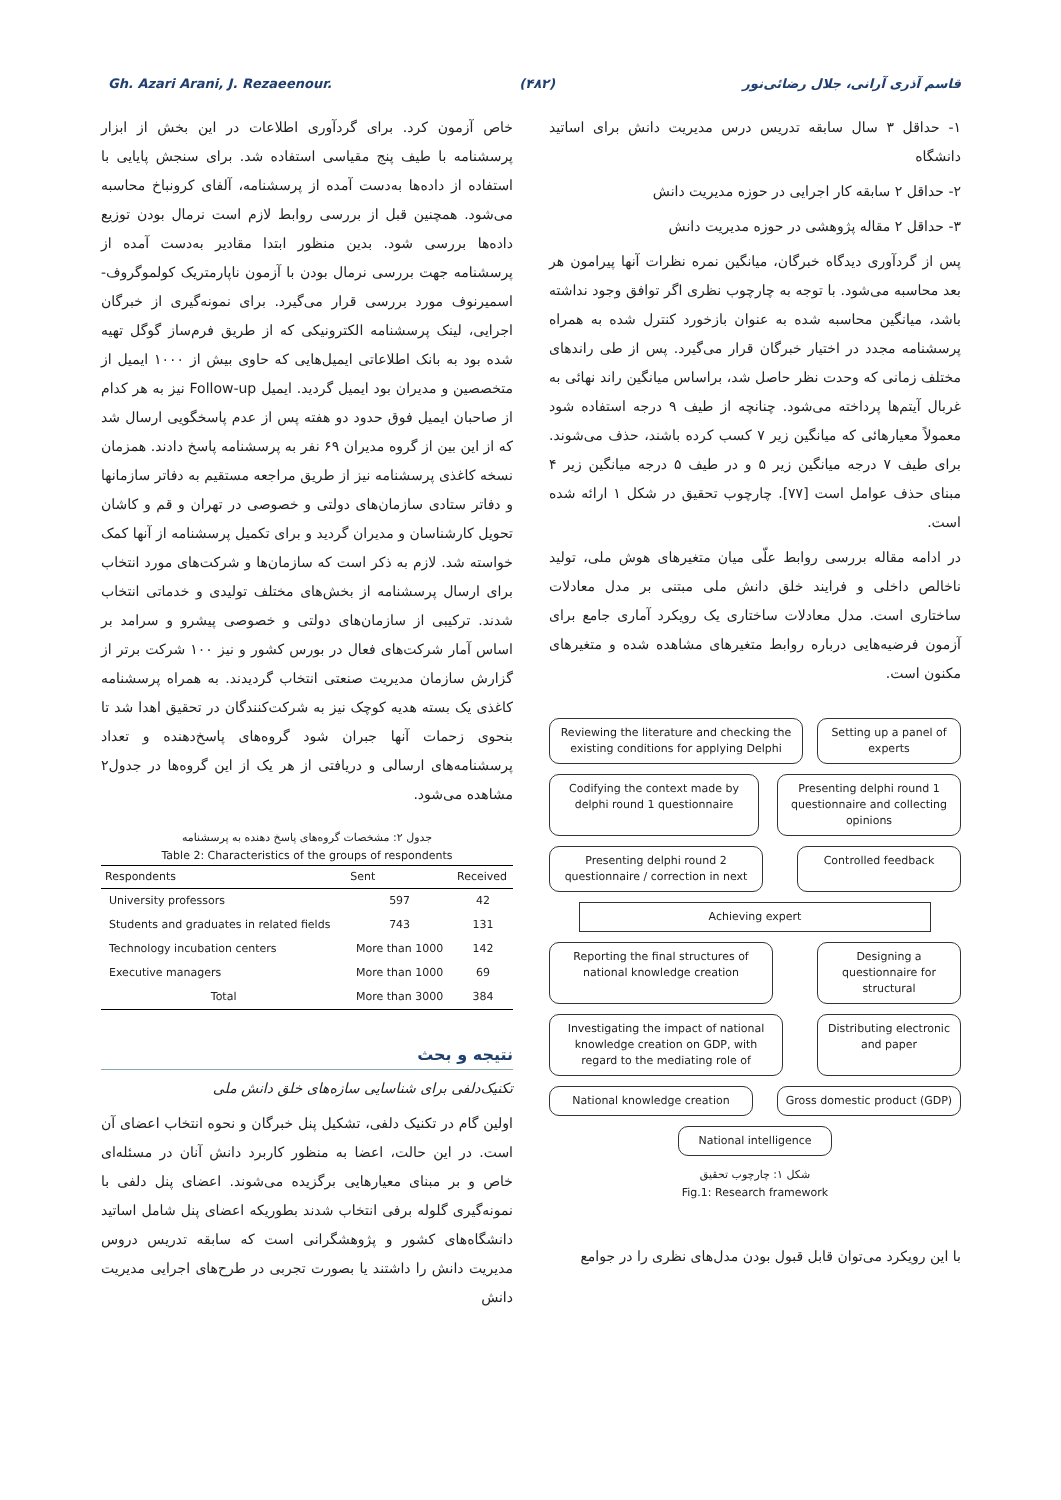Gh. Azari Arani, J. Rezaeenour. (۴۸۲) قاسم آذری آرانی، جلال رضائی‌نور
۱- حداقل ۳ سال سابقه تدریس درس مدیریت دانش برای اساتید دانشگاه
۲- حداقل ۲ سابقه کار اجرایی در حوزه مدیریت دانش
۳- حداقل ۲ مقاله پژوهشی در حوزه مدیریت دانش
پس از گردآوری دیدگاه خبرگان، میانگین نمره نظرات آنها پیرامون هر بعد محاسبه می‌شود. با توجه به چارچوب نظری اگر توافق وجود نداشته باشد، میانگین محاسبه شده به عنوان بازخورد کنترل شده به همراه پرسشنامه مجدد در اختیار خبرگان قرار می‌گیرد. پس از طی راندهای مختلف زمانی که وحدت نظر حاصل شد، براساس میانگین راند نهائی به غربال آیتم‌ها پرداخته می‌شود. چنانچه از طیف ۹ درجه استفاده شود معمولاً معیارهائی که میانگین زیر ۷ کسب کرده باشند، حذف می‌شوند. برای طیف ۷ درجه میانگین زیر ۵ و در طیف ۵ درجه میانگین زیر ۴ مبنای حذف عوامل است [۷۷]. چارچوب تحقیق در شکل ۱ ارائه شده است.
در ادامه مقاله بررسی روابط علّی میان متغیرهای هوش ملی، تولید ناخالص داخلی و فرایند خلق دانش ملی مبتنی بر مدل معادلات ساختاری است. مدل معادلات ساختاری یک رویکرد آماری جامع برای آزمون فرضیه‌هایی درباره روابط متغیرهای مشاهده شده و متغیرهای مکنون است.
Reviewing the literature and checking the existing conditions for applying Delphi
Setting up a panel of experts
Codifying the context made by delphi round 1 questionnaire
Presenting delphi round 1 questionnaire and collecting opinions
Presenting delphi round 2 questionnaire / correction in next
Controlled feedback
Achieving expert
Reporting the final structures of national knowledge creation
Designing a questionnaire for structural
Investigating the impact of national knowledge creation on GDP, with regard to the mediating role of
Distributing electronic and paper
National knowledge creation Gross domestic product (GDP)
National intelligence
شکل ۱: چارچوب تحقیق
Fig.1: Research framework
با این رویکرد می‌توان قابل قبول بودن مدل‌های نظری را در جوامع
خاص آزمون کرد. برای گردآوری اطلاعات در این بخش از ابزار پرسشنامه با طیف پنج مقیاسی استفاده شد. برای سنجش پایایی با استفاده از داده‌ها به‌دست آمده از پرسشنامه، آلفای کرونباخ محاسبه می‌شود. همچنین قبل از بررسی روابط لازم است نرمال بودن توزیع داده‌ها بررسی شود. بدین منظور ابتدا مقادیر به‌دست آمده از پرسشنامه جهت بررسی نرمال بودن با آزمون ناپارمتریک کولموگروف-اسمیرنوف مورد بررسی قرار می‌گیرد. برای نمونه‌گیری از خبرگان اجرایی، لینک پرسشنامه الکترونیکی که از طریق فرم‌ساز گوگل تهیه شده بود به بانک اطلاعاتی ایمیل‌هایی که حاوی بیش از ۱۰۰۰ ایمیل از متخصصین و مدیران بود ایمیل گردید. ایمیل Follow-up نیز به هر کدام از صاحبان ایمیل فوق حدود دو هفته پس از عدم پاسخگویی ارسال شد که از این بین از گروه مدیران ۶۹ نفر به پرسشنامه پاسخ دادند. همزمان نسخه کاغذی پرسشنامه نیز از طریق مراجعه مستقیم به دفاتر سازمانها و دفاتر ستادی سازمان‌های دولتی و خصوصی در تهران و قم و کاشان تحویل کارشناسان و مدیران گردید و برای تکمیل پرسشنامه از آنها کمک خواسته شد. لازم به ذکر است که سازمان‌ها و شرکت‌های مورد انتخاب برای ارسال پرسشنامه از بخش‌های مختلف تولیدی و خدماتی انتخاب شدند. ترکیبی از سازمان‌های دولتی و خصوصی پیشرو و سرامد بر اساس آمار شرکت‌های فعال در بورس کشور و نیز ۱۰۰ شرکت برتر از گزارش سازمان مدیریت صنعتی انتخاب گردیدند. به همراه پرسشنامه کاغذی یک بسته هدیه کوچک نیز به شرکت‌کنندگان در تحقیق اهدا شد تا بنحوی زحمات آنها جبران شود گروه‌های پاسخ‌دهنده و تعداد پرسشنامه‌های ارسالی و دریافتی از هر یک از این گروه‌ها در جدول۲ مشاهده می‌شود.
جدول ۲: مشخصات گروه‌های پاسخ دهنده به پرسشنامه
Table 2: Characteristics of the groups of respondents
| Respondents | Sent | Received |
| --- | --- | --- |
| University professors | 597 | 42 |
| Students and graduates in related fields | 743 | 131 |
| Technology incubation centers | More than 1000 | 142 |
| Executive managers | More than 1000 | 69 |
| Total | More than 3000 | 384 |
نتیجه و بحث
تکنیک‌دلفی برای شناسایی سازه‌های خلق دانش ملی
اولین گام در تکنیک دلفی، تشکیل پنل خبرگان و نحوه انتخاب اعضای آن است. در این حالت، اعضا به منظور کاربرد دانش آنان در مسئله‌ای خاص و بر مبنای معیارهایی برگزیده می‌شوند. اعضای پنل دلفی با نمونه‌گیری گلوله برفی انتخاب شدند بطوریکه اعضای پنل شامل اساتید دانشگاه‌های کشور و پژوهشگرانی است که سابقه تدریس دروس مدیریت دانش را داشتند یا بصورت تجربی در طرح‌های اجرایی مدیریت دانش